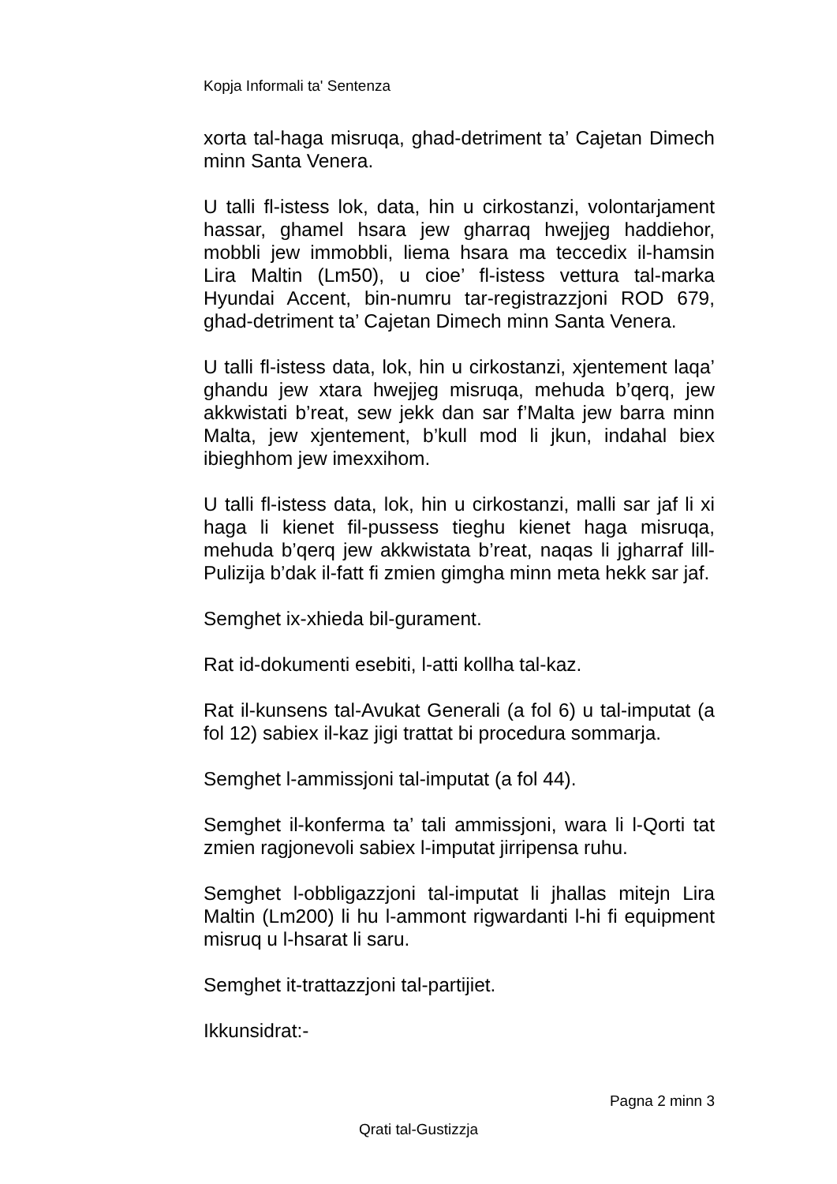Kopja Informali ta' Sentenza
xorta tal-haga misruqa, ghad-detriment ta’ Cajetan Dimech minn Santa Venera.
U talli fl-istess lok, data, hin u cirkostanzi, volontarjament hassar, ghamel hsara jew gharraq hwejjeg haddiehor, mobbli jew immobbli, liema hsara ma teccedix il-hamsin Lira Maltin (Lm50), u cioe’ fl-istess vettura tal-marka Hyundai Accent, bin-numru tar-registrazzjoni ROD 679, ghad-detriment ta’ Cajetan Dimech minn Santa Venera.
U talli fl-istess data, lok, hin u cirkostanzi, xjentement laqa’ ghandu jew xtara hwejjeg misruqa, mehuda b’qerq, jew akkwistati b’reat, sew jekk dan sar f’Malta jew barra minn Malta, jew xjentement, b’kull mod li jkun, indahal biex ibieghhom jew imexxihom.
U talli fl-istess data, lok, hin u cirkostanzi, malli sar jaf li xi haga li kienet fil-pussess tieghu kienet haga misruqa, mehuda b’qerq jew akkwistata b’reat, naqas li jgharraf lill-Pulizija b’dak il-fatt fi zmien gimgha minn meta hekk sar jaf.
Semghet ix-xhieda bil-gurament.
Rat id-dokumenti esebiti, l-atti kollha tal-kaz.
Rat il-kunsens tal-Avukat Generali (a fol 6) u tal-imputat (a fol 12) sabiex il-kaz jigi trattat bi procedura sommarja.
Semghet l-ammissjoni tal-imputat (a fol 44).
Semghet il-konferma ta’ tali ammissjoni, wara li l-Qorti tat zmien ragjonevoli sabiex l-imputat jirripensa ruhu.
Semghet l-obbligazzjoni tal-imputat li jhallas mitejn Lira Maltin (Lm200) li hu l-ammont rigwardanti l-hi fi equipment misruq u l-hsarat li saru.
Semghet it-trattazzjoni tal-partijiet.
Ikkunsidrat:-
Pagna 2 minn 3
Qrati tal-Gustizzja